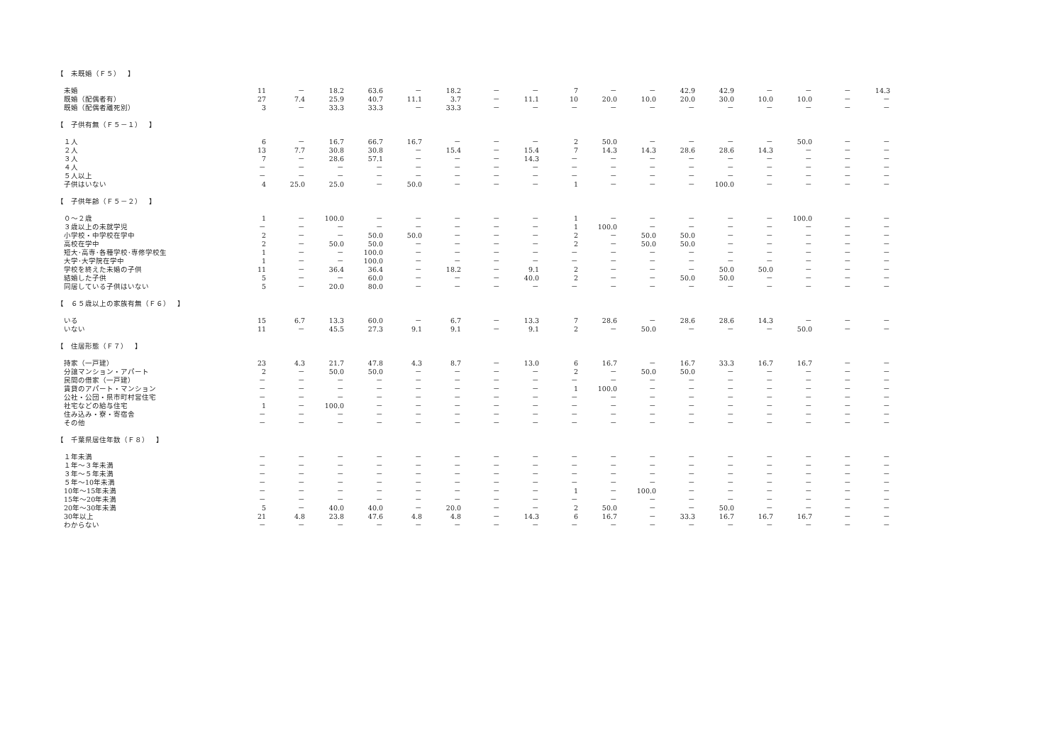| 【 未既婚（Ｆ５） 】 | | | | | | | | | | | | | | | | | |
| 未婚 | 11 | － | 18.2 | 63.6 | － | 18.2 | － | － | 7 | － | － | 42.9 | 42.9 | － | － | － | 14.3 |
| 既婚（配偶者有） | 27 | 7.4 | 25.9 | 40.7 | 11.1 | 3.7 | － | 11.1 | 10 | 20.0 | 10.0 | 20.0 | 30.0 | 10.0 | 10.0 | － | － |
| 既婚（配偶者離死別） | 3 | － | 33.3 | 33.3 | － | 33.3 | － | － | － | － | － | － | － | － | － | － | － |
| 【 子供有無（Ｆ５－１） 】 | | | | | | | | | | | | | | | | | |
| １人 | 6 | － | 16.7 | 66.7 | 16.7 | － | － | － | 2 | 50.0 | － | － | － | － | 50.0 | － | － |
| ２人 | 13 | 7.7 | 30.8 | 30.8 | － | 15.4 | － | 15.4 | 7 | 14.3 | 14.3 | 28.6 | 28.6 | 14.3 | － | － | － |
| ３人 | 7 | － | 28.6 | 57.1 | － | － | － | 14.3 | － | － | － | － | － | － | － | － | － |
| ４人 | － | － | － | － | － | － | － | － | － | － | － | － | － | － | － | － | － |
| ５人以上 | － | － | － | － | － | － | － | － | － | － | － | － | － | － | － | － | － |
| 子供はいない | 4 | 25.0 | 25.0 | － | 50.0 | － | － | － | 1 | － | － | － | 100.0 | － | － | － | － |
| 【 子供年齢（Ｆ５－２） 】 | | | | | | | | | | | | | | | | | |
| ０～２歳 | 1 | － | 100.0 | － | － | － | － | － | 1 | － | － | － | － | － | 100.0 | － | － |
| ３歳以上の未就学児 | － | － | － | － | － | － | － | － | 1 | 100.0 | － | － | － | － | － | － | － |
| 小学校・中学校在学中 | 2 | － | － | 50.0 | 50.0 | － | － | － | 2 | － | 50.0 | 50.0 | － | － | － | － | － |
| 高校在学中 | 2 | － | 50.0 | 50.0 | － | － | － | － | 2 | － | 50.0 | 50.0 | － | － | － | － | － |
| 短大･高専･各種学校･専修学校生 | 1 | － | － | 100.0 | － | － | － | － | － | － | － | － | － | － | － | － | － |
| 大学･大学院在学中 | 1 | － | － | 100.0 | － | － | － | － | － | － | － | － | － | － | － | － | － |
| 学校を終えた未婚の子供 | 11 | － | 36.4 | 36.4 | － | 18.2 | － | 9.1 | 2 | － | － | － | 50.0 | 50.0 | － | － | － |
| 結婚した子供 | 5 | － | － | 60.0 | － | － | － | 40.0 | 2 | － | － | 50.0 | 50.0 | － | － | － | － |
| 同居している子供はいない | 5 | － | 20.0 | 80.0 | － | － | － | － | － | － | － | － | － | － | － | － | － |
| 【 ６５歳以上の家族有無（Ｆ６） 】 | | | | | | | | | | | | | | | | | |
| いる | 15 | 6.7 | 13.3 | 60.0 | － | 6.7 | － | 13.3 | 7 | 28.6 | － | 28.6 | 28.6 | 14.3 | － | － | － |
| いない | 11 | － | 45.5 | 27.3 | 9.1 | 9.1 | － | 9.1 | 2 | － | 50.0 | － | － | － | 50.0 | － | － |
| 【 住居形態（Ｆ７） 】 | | | | | | | | | | | | | | | | | |
| 持家（一戸建） | 23 | 4.3 | 21.7 | 47.8 | 4.3 | 8.7 | － | 13.0 | 6 | 16.7 | － | 16.7 | 33.3 | 16.7 | 16.7 | － | － |
| 分譲マンション・アパート | 2 | － | 50.0 | 50.0 | － | － | － | － | 2 | － | 50.0 | 50.0 | － | － | － | － | － |
| 民間の借家（一戸建） | － | － | － | － | － | － | － | － | － | － | － | － | － | － | － | － | － |
| 賃貸のアパート・マンション | － | － | － | － | － | － | － | － | 1 | 100.0 | － | － | － | － | － | － | － |
| 公社・公団・県市町村営住宅 | － | － | － | － | － | － | － | － | － | － | － | － | － | － | － | － | － |
| 社宅などの給与住宅 | 1 | － | 100.0 | － | － | － | － | － | － | － | － | － | － | － | － | － | － |
| 住み込み・寮・寄宿舎 | － | － | － | － | － | － | － | － | － | － | － | － | － | － | － | － | － |
| その他 | － | － | － | － | － | － | － | － | － | － | － | － | － | － | － | － | － |
| 【 千葉県居住年数（Ｆ８） 】 | | | | | | | | | | | | | | | | | |
| １年未満 | － | － | － | － | － | － | － | － | － | － | － | － | － | － | － | － | － |
| １年～３年未満 | － | － | － | － | － | － | － | － | － | － | － | － | － | － | － | － | － |
| ３年～５年未満 | － | － | － | － | － | － | － | － | － | － | － | － | － | － | － | － | － |
| ５年～10年未満 | － | － | － | － | － | － | － | － | － | － | － | － | － | － | － | － | － |
| 10年～15年未満 | － | － | － | － | － | － | － | － | 1 | － | 100.0 | － | － | － | － | － | － |
| 15年～20年未満 | － | － | － | － | － | － | － | － | － | － | － | － | － | － | － | － | － |
| 20年～30年未満 | 5 | － | 40.0 | 40.0 | － | 20.0 | － | － | 2 | 50.0 | － | － | 50.0 | － | － | － | － |
| 30年以上 | 21 | 4.8 | 23.8 | 47.6 | 4.8 | 4.8 | － | 14.3 | 6 | 16.7 | － | 33.3 | 16.7 | 16.7 | 16.7 | － | － |
| わからない | － | － | － | － | － | － | － | － | － | － | － | － | － | － | － | － | － |